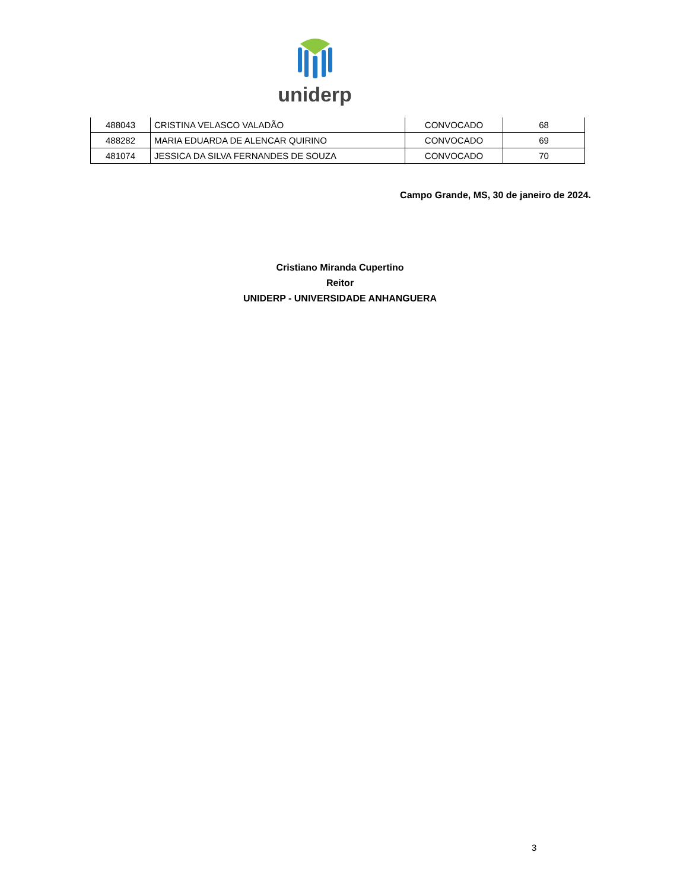uniderp
| 488043 | CRISTINA VELASCO VALADÃO | CONVOCADO | 68 |
| 488282 | MARIA EDUARDA DE ALENCAR QUIRINO | CONVOCADO | 69 |
| 481074 | JESSICA DA SILVA FERNANDES DE SOUZA | CONVOCADO | 70 |
Campo Grande, MS, 30 de janeiro de 2024.
Cristiano Miranda Cupertino
Reitor
UNIDERP - UNIVERSIDADE ANHANGUERA
3